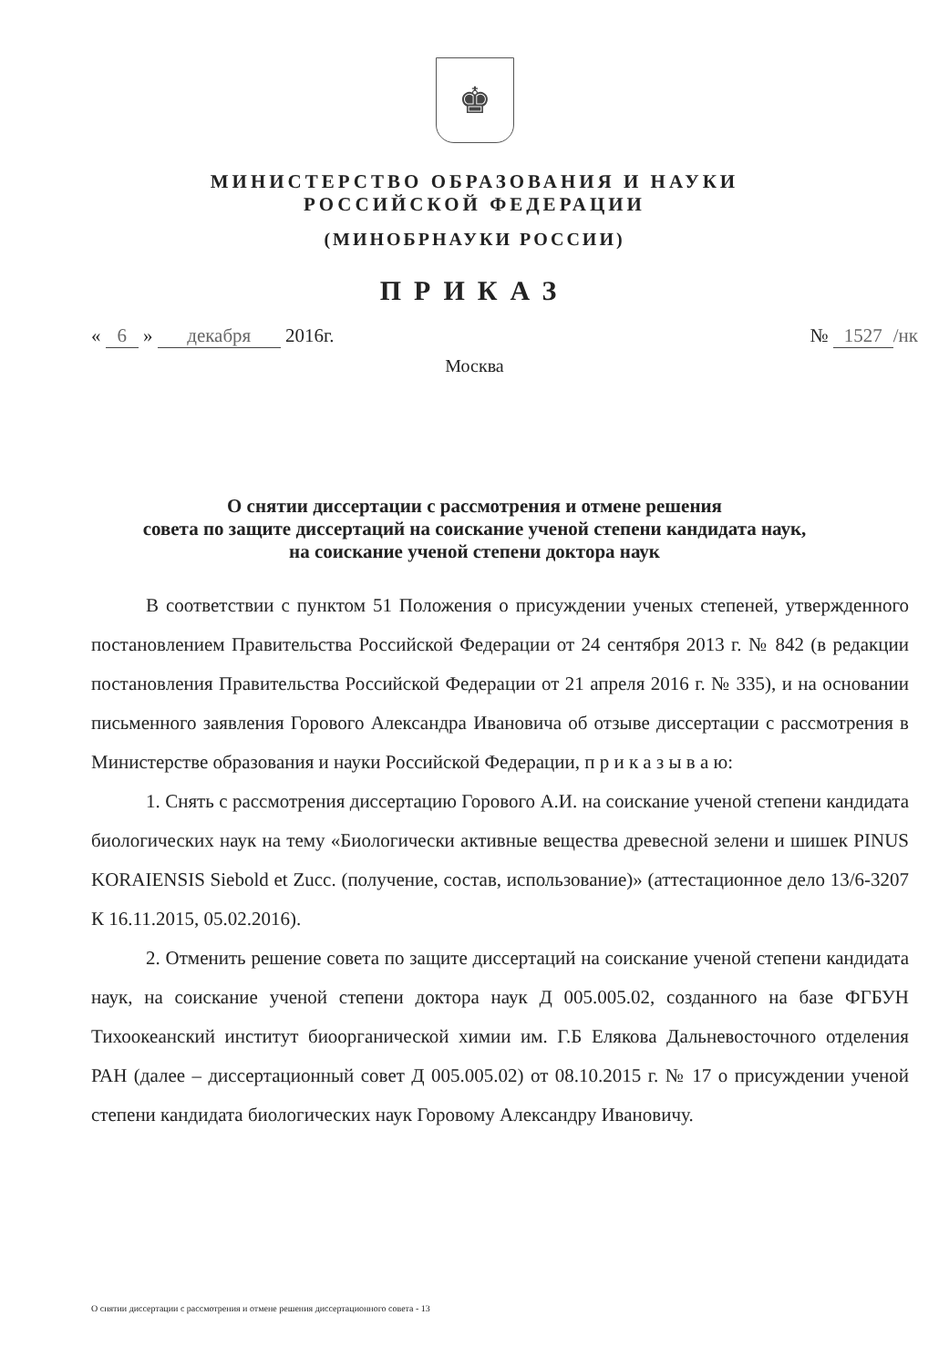♚
МИНИСТЕРСТВО ОБРАЗОВАНИЯ И НАУКИ
РОССИЙСКОЙ ФЕДЕРАЦИИ
(МИНОБРНАУКИ РОССИИ)
ПРИКАЗ
« 6 » декабря 2016г. № 1527 /нк
Москва
О снятии диссертации с рассмотрения и отмене решения
совета по защите диссертаций на соискание ученой степени кандидата наук,
на соискание ученой степени доктора наук
В соответствии с пунктом 51 Положения о присуждении ученых степеней, утвержденного постановлением Правительства Российской Федерации от 24 сентября 2013 г. № 842 (в редакции постановления Правительства Российской Федерации от 21 апреля 2016 г. № 335), и на основании письменного заявления Горового Александра Ивановича об отзыве диссертации с рассмотрения в Министерстве образования и науки Российской Федерации, п р и к а з ы в а ю:
1. Снять с рассмотрения диссертацию Горового А.И. на соискание ученой степени кандидата биологических наук на тему «Биологически активные вещества древесной зелени и шишек PINUS KORAIENSIS Siebold et Zucc. (получение, состав, использование)» (аттестационное дело 13/6-3207 К 16.11.2015, 05.02.2016).
2. Отменить решение совета по защите диссертаций на соискание ученой степени кандидата наук, на соискание ученой степени доктора наук Д 005.005.02, созданного на базе ФГБУН Тихоокеанский институт биоорганической химии им. Г.Б Елякова Дальневосточного отделения РАН (далее – диссертационный совет Д 005.005.02) от 08.10.2015 г. № 17 о присуждении ученой степени кандидата биологических наук Горовому Александру Ивановичу.
О снятии диссертации с рассмотрения и отмене решения диссертационного совета - 13